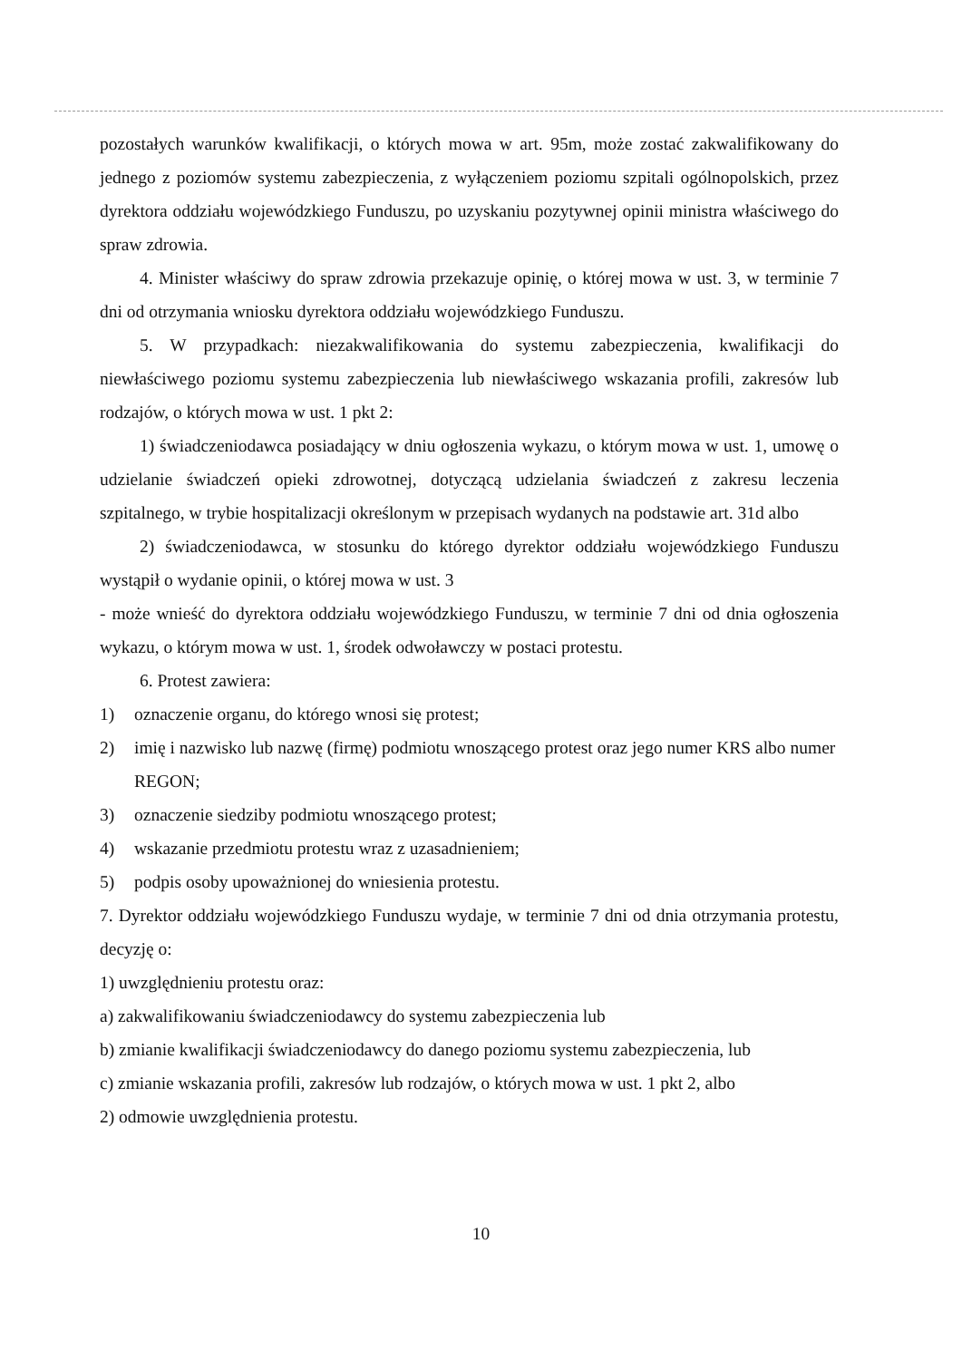pozostałych warunków kwalifikacji, o których mowa w art. 95m, może zostać zakwalifikowany do jednego z poziomów systemu zabezpieczenia, z wyłączeniem poziomu szpitali ogólnopolskich, przez dyrektora oddziału wojewódzkiego Funduszu, po uzyskaniu pozytywnej opinii ministra właściwego do spraw zdrowia.
4. Minister właściwy do spraw zdrowia przekazuje opinię, o której mowa w ust. 3, w terminie 7 dni od otrzymania wniosku dyrektora oddziału wojewódzkiego Funduszu.
5. W przypadkach: niezakwalifikowania do systemu zabezpieczenia, kwalifikacji do niewłaściwego poziomu systemu zabezpieczenia lub niewłaściwego wskazania profili, zakresów lub rodzajów, o których mowa w ust. 1 pkt 2:
1) świadczeniodawca posiadający w dniu ogłoszenia wykazu, o którym mowa w ust. 1, umowę o udzielanie świadczeń opieki zdrowotnej, dotyczącą udzielania świadczeń z zakresu leczenia szpitalnego, w trybie hospitalizacji określonym w przepisach wydanych na podstawie art. 31d albo
2) świadczeniodawca, w stosunku do którego dyrektor oddziału wojewódzkiego Funduszu wystąpił o wydanie opinii, o której mowa w ust. 3
- może wnieść do dyrektora oddziału wojewódzkiego Funduszu, w terminie 7 dni od dnia ogłoszenia wykazu, o którym mowa w ust. 1, środek odwoławczy w postaci protestu.
6. Protest zawiera:
1) oznaczenie organu, do którego wnosi się protest;
2) imię i nazwisko lub nazwę (firmę) podmiotu wnoszącego protest oraz jego numer KRS albo numer REGON;
3) oznaczenie siedziby podmiotu wnoszącego protest;
4) wskazanie przedmiotu protestu wraz z uzasadnieniem;
5) podpis osoby upoważnionej do wniesienia protestu.
7. Dyrektor oddziału wojewódzkiego Funduszu wydaje, w terminie 7 dni od dnia otrzymania protestu, decyzję o:
1) uwzględnieniu protestu oraz:
a) zakwalifikowaniu świadczeniodawcy do systemu zabezpieczenia lub
b) zmianie kwalifikacji świadczeniodawcy do danego poziomu systemu zabezpieczenia, lub
c) zmianie wskazania profili, zakresów lub rodzajów, o których mowa w ust. 1 pkt 2, albo
2) odmowie uwzględnienia protestu.
10